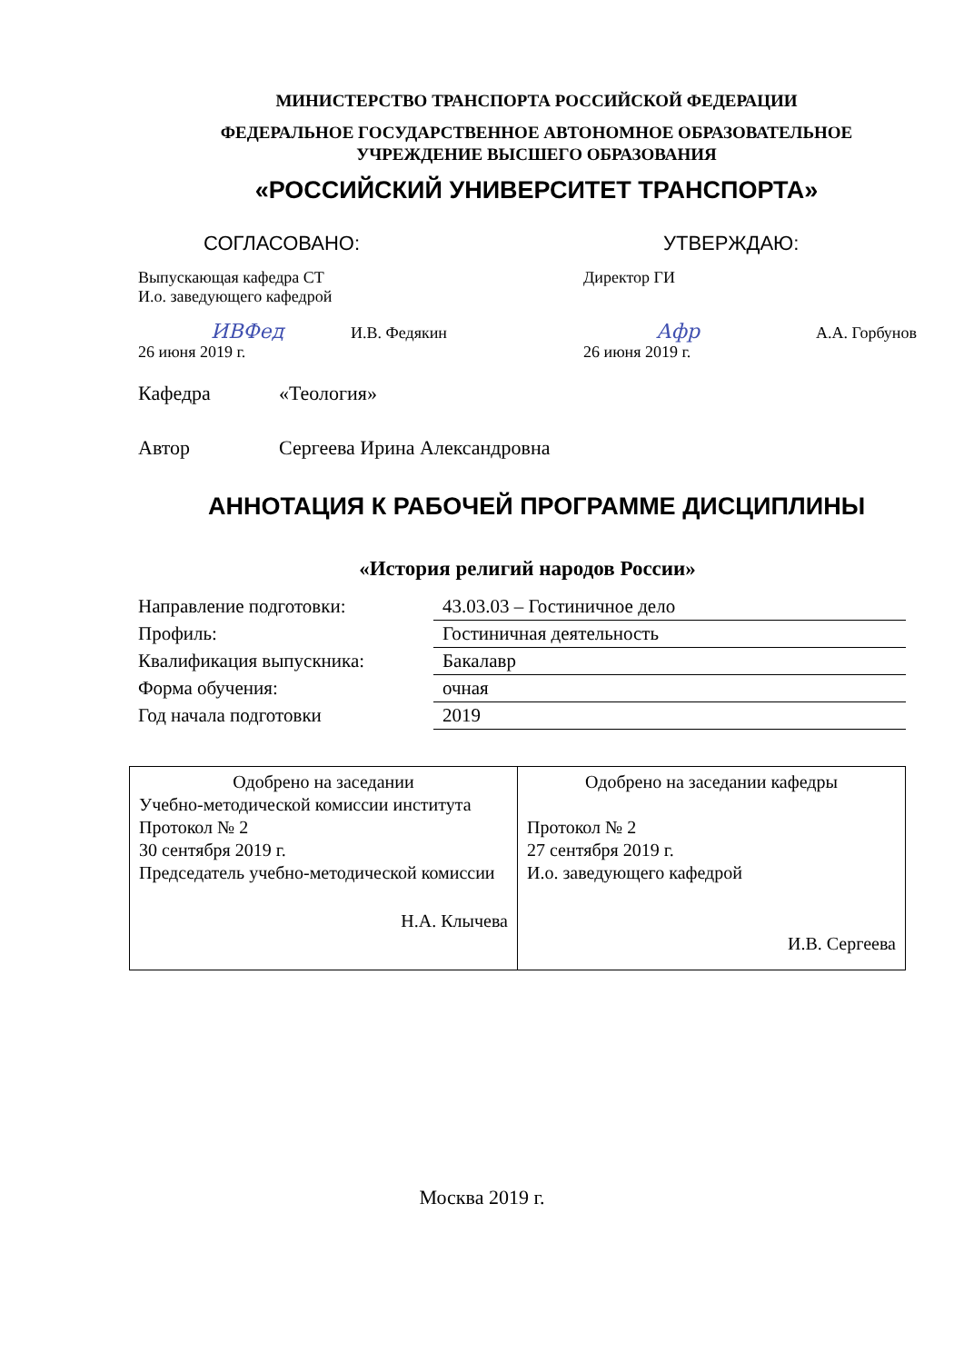МИНИСТЕРСТВО ТРАНСПОРТА РОССИЙСКОЙ ФЕДЕРАЦИИ
ФЕДЕРАЛЬНОЕ ГОСУДАРСТВЕННОЕ АВТОНОМНОЕ ОБРАЗОВАТЕЛЬНОЕ
УЧРЕЖДЕНИЕ ВЫСШЕГО ОБРАЗОВАНИЯ
«РОССИЙСКИЙ УНИВЕРСИТЕТ ТРАНСПОРТА»
СОГЛАСОВАНО:
Выпускающая кафедра СТ
И.о. заведующего кафедрой
ИВФед И.В. Федякин
26 июня 2019 г.
УТВЕРЖДАЮ:
Директор ГИ
Афр А.А. Горбунов
26 июня 2019 г.
Кафедра «Теология»
Автор Сергеева Ирина Александровна
АННОТАЦИЯ К РАБОЧЕЙ ПРОГРАММЕ ДИСЦИПЛИНЫ
«История религий народов России»
| Направление подготовки: | 43.03.03 – Гостиничное дело |
| Профиль: | Гостиничная деятельность |
| Квалификация выпускника: | Бакалавр |
| Форма обучения: | очная |
| Год начала подготовки | 2019 |
| Одобрено на заседании Учебно-методической комиссии института Протокол № 2 30 сентября 2019 г. Председатель учебно-методической комиссии Н.А. Клычева | Одобрено на заседании кафедры Протокол № 2 27 сентября 2019 г. И.о. заведующего кафедрой И.В. Сергеева |
Москва 2019 г.